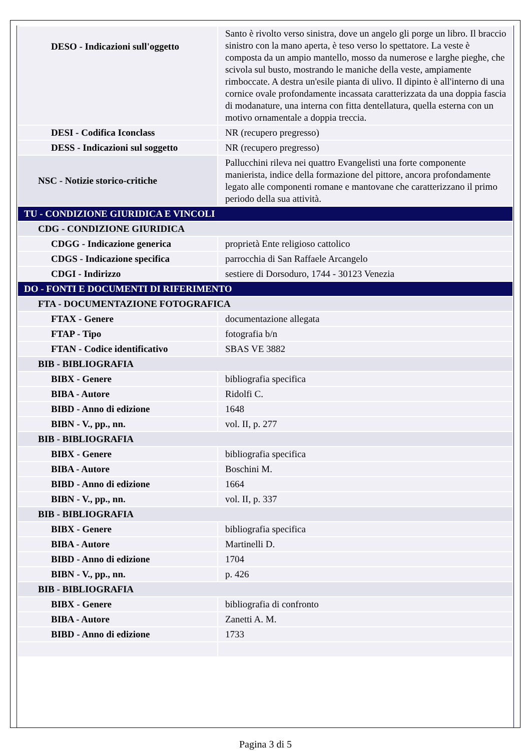| DESO - Indicazioni sull'oggetto | Santo è rivolto verso sinistra, dove un angelo gli porge un libro. Il braccio sinistro con la mano aperta, è teso verso lo spettatore. La veste è composta da un ampio mantello, mosso da numerose e larghe pieghe, che scivola sul busto, mostrando le maniche della veste, ampiamente rimboccate. A destra un'esile pianta di ulivo. Il dipinto è all'interno di una cornice ovale profondamente incassata caratterizzata da una doppia fascia di modanature, una interna con fitta dentellatura, quella esterna con un motivo ornamentale a doppia treccia. |
| DESI - Codifica Iconclass | NR (recupero pregresso) |
| DESS - Indicazioni sul soggetto | NR (recupero pregresso) |
| NSC - Notizie storico-critiche | Pallucchini rileva nei quattro Evangelisti una forte componente manierista, indice della formazione del pittore, ancora profondamente legato alle componenti romane e mantovane che caratterizzano il primo periodo della sua attività. |
| TU - CONDIZIONE GIURIDICA E VINCOLI | |
| CDG - CONDIZIONE GIURIDICA | |
| CDGG - Indicazione generica | proprietà Ente religioso cattolico |
| CDGS - Indicazione specifica | parrocchia di San Raffaele Arcangelo |
| CDGI - Indirizzo | sestiere di Dorsoduro, 1744 - 30123 Venezia |
| DO - FONTI E DOCUMENTI DI RIFERIMENTO | |
| FTA - DOCUMENTAZIONE FOTOGRAFICA | |
| FTAX - Genere | documentazione allegata |
| FTAP - Tipo | fotografia b/n |
| FTAN - Codice identificativo | SBAS VE 3882 |
| BIB - BIBLIOGRAFIA | |
| BIBX - Genere | bibliografia specifica |
| BIBA - Autore | Ridolfi C. |
| BIBD - Anno di edizione | 1648 |
| BIBN - V., pp., nn. | vol. II, p. 277 |
| BIB - BIBLIOGRAFIA | |
| BIBX - Genere | bibliografia specifica |
| BIBA - Autore | Boschini M. |
| BIBD - Anno di edizione | 1664 |
| BIBN - V., pp., nn. | vol. II, p. 337 |
| BIB - BIBLIOGRAFIA | |
| BIBX - Genere | bibliografia specifica |
| BIBA - Autore | Martinelli D. |
| BIBD - Anno di edizione | 1704 |
| BIBN - V., pp., nn. | p. 426 |
| BIB - BIBLIOGRAFIA | |
| BIBX - Genere | bibliografia di confronto |
| BIBA - Autore | Zanetti A. M. |
| BIBD - Anno di edizione | 1733 |
Pagina 3 di 5